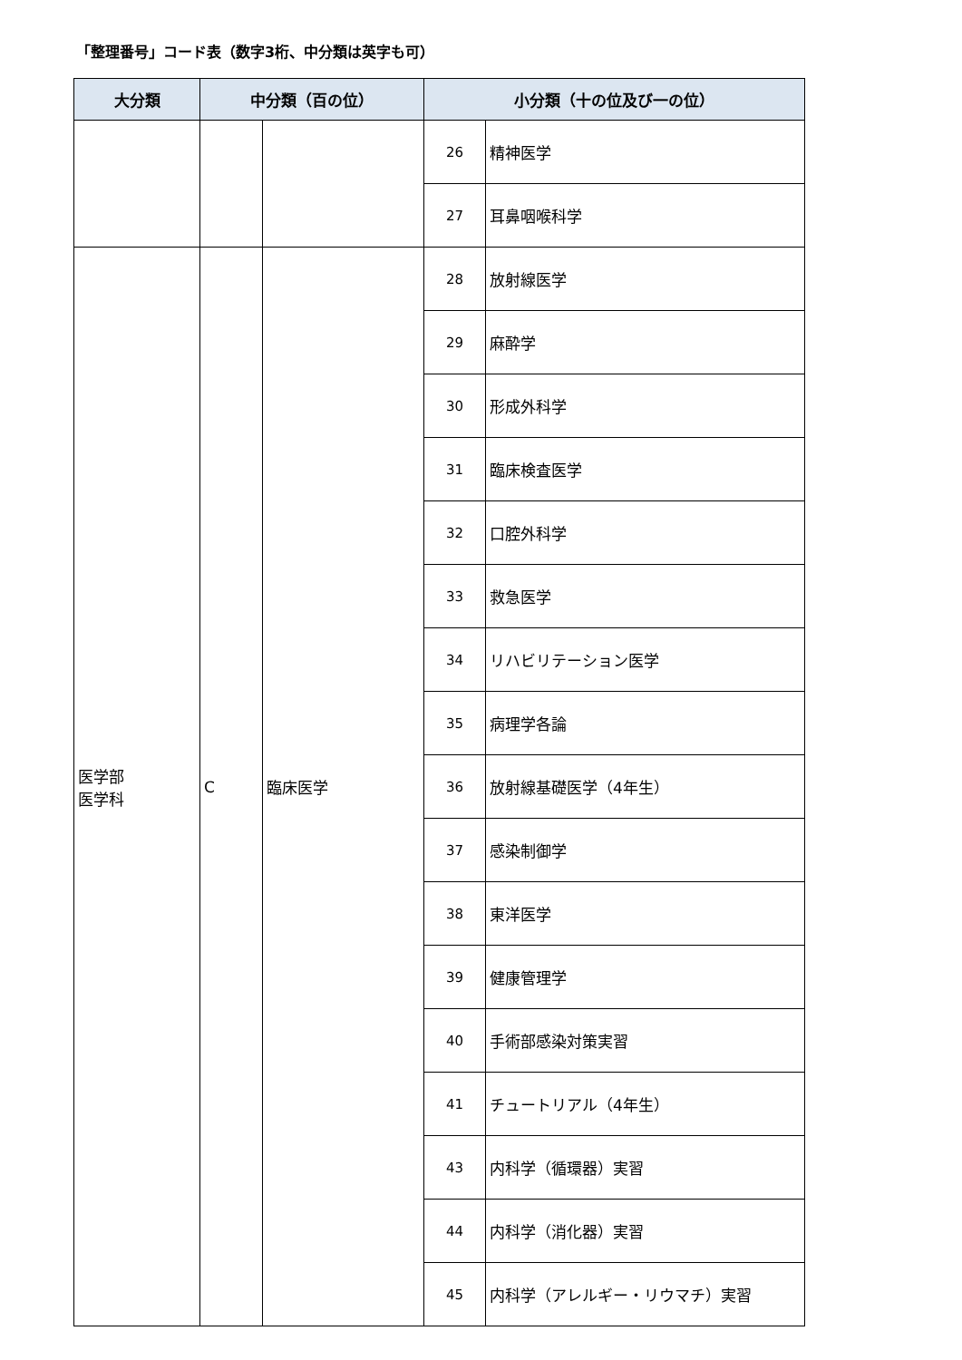「整理番号」コード表（数字3桁、中分類は英字も可）
| 大分類 | 中分類（百の位） | | 小分類（十の位及び一の位） | |
| --- | --- | --- | --- | --- |
| | | | 26 | 精神医学 |
| | | | 27 | 耳鼻咽喉科学 |
| 医学部 医学科 | C | 臨床医学 | 28 | 放射線医学 |
| | | | 29 | 麻酔学 |
| | | | 30 | 形成外科学 |
| | | | 31 | 臨床検査医学 |
| | | | 32 | 口腔外科学 |
| | | | 33 | 救急医学 |
| | | | 34 | リハビリテーション医学 |
| | | | 35 | 病理学各論 |
| | | | 36 | 放射線基礎医学（4年生） |
| | | | 37 | 感染制御学 |
| | | | 38 | 東洋医学 |
| | | | 39 | 健康管理学 |
| | | | 40 | 手術部感染対策実習 |
| | | | 41 | チュートリアル（4年生） |
| | | | 43 | 内科学（循環器）実習 |
| | | | 44 | 内科学（消化器）実習 |
| | | | 45 | 内科学（アレルギー・リウマチ）実習 |